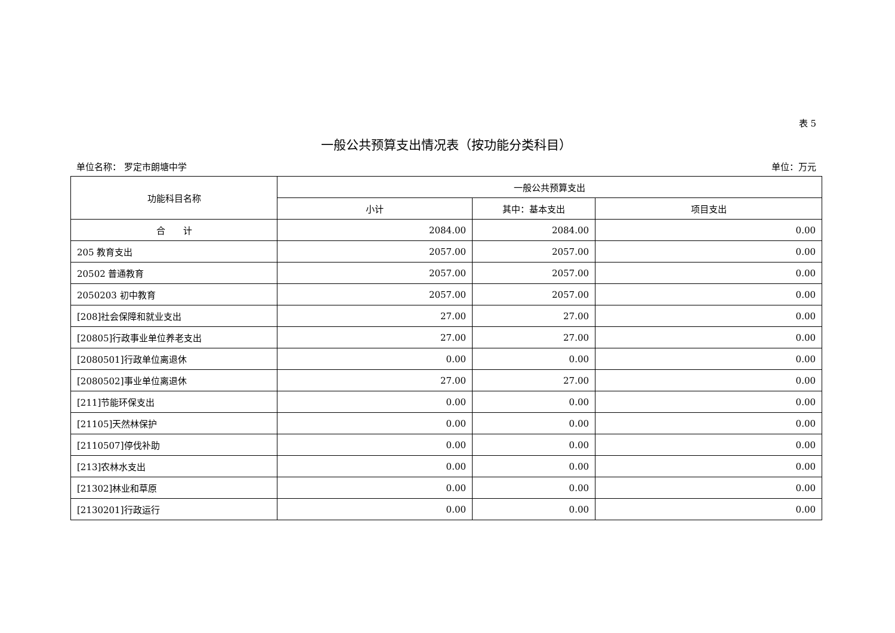表 5
一般公共预算支出情况表（按功能分类科目）
单位名称： 罗定市朗塘中学 单位：万元
| 功能科目名称 | 一般公共预算支出 | | |
| --- | --- | --- | --- |
| | 小计 | 其中：基本支出 | 项目支出 |
| 合 计 | 2084.00 | 2084.00 | 0.00 |
| 205 教育支出 | 2057.00 | 2057.00 | 0.00 |
| 20502 普通教育 | 2057.00 | 2057.00 | 0.00 |
| 2050203 初中教育 | 2057.00 | 2057.00 | 0.00 |
| [208]社会保障和就业支出 | 27.00 | 27.00 | 0.00 |
| [20805]行政事业单位养老支出 | 27.00 | 27.00 | 0.00 |
| [2080501]行政单位离退休 | 0.00 | 0.00 | 0.00 |
| [2080502]事业单位离退休 | 27.00 | 27.00 | 0.00 |
| [211]节能环保支出 | 0.00 | 0.00 | 0.00 |
| [21105]天然林保护 | 0.00 | 0.00 | 0.00 |
| [2110507]停伐补助 | 0.00 | 0.00 | 0.00 |
| [213]农林水支出 | 0.00 | 0.00 | 0.00 |
| [21302]林业和草原 | 0.00 | 0.00 | 0.00 |
| [2130201]行政运行 | 0.00 | 0.00 | 0.00 |